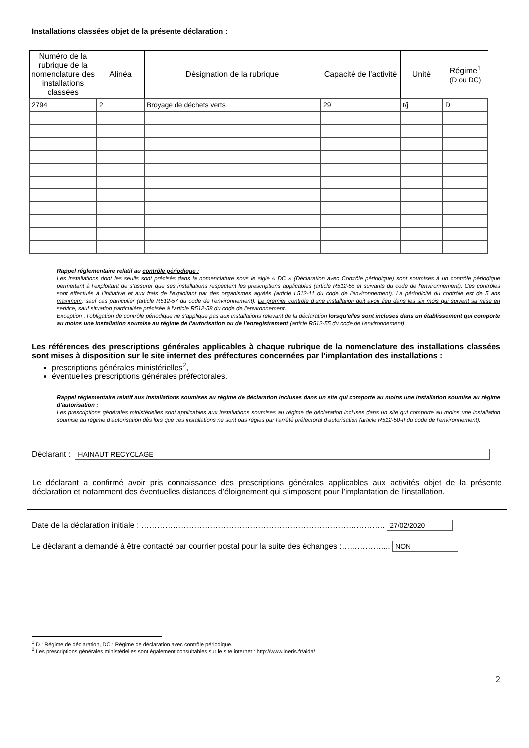Installations classées objet de la présente déclaration :
| Numéro de la rubrique de la nomenclature des installations classées | Alinéa | Désignation de la rubrique | Capacité de l’activité | Unité | Régime<sup>1</sup> (D ou DC) |
| --- | --- | --- | --- | --- | --- |
| 2794 | 2 | Broyage de déchets verts | 29 | t/j | D |
Rappel réglementaire relatif au contrôle périodique :
Les installations dont les seuils sont précisés dans la nomenclature sous le sigle « DC » (Déclaration avec Contrôle périodique) sont soumises à un contrôle périodique permettant à l’exploitant de s’assurer que ses installations respectent les prescriptions applicables (article R512-55 et suivants du code de l'environnement). Ces contrôles sont effectués à l’initiative et aux frais de l’exploitant par des organismes agréés (article L512-11 du code de l'environnement). La périodicité du contrôle est de 5 ans maximum, sauf cas particulier (article R512-57 du code de l'environnement). Le premier contrôle d’une installation doit avoir lieu dans les six mois qui suivent sa mise en service, sauf situation particulière précisée à l’article R512-58 du code de l'environnement.
Exception : l’obligation de contrôle périodique ne s’applique pas aux installations relevant de la déclaration lorsqu’elles sont incluses dans un établissement qui comporte au moins une installation soumise au régime de l’autorisation ou de l’enregistrement (article R512-55 du code de l'environnement).
Les références des prescriptions générales applicables à chaque rubrique de la nomenclature des installations classées sont mises à disposition sur le site internet des préfectures concernées par l’implantation des installations :
prescriptions générales ministérielles<sup>2</sup>,
éventuelles prescriptions générales préfectorales.
Rappel réglementaire relatif aux installations soumises au régime de déclaration incluses dans un site qui comporte au moins une installation soumise au régime d’autorisation :
Les prescriptions générales ministérielles sont applicables aux installations soumises au régime de déclaration incluses dans un site qui comporte au moins une installation soumise au régime d’autorisation dès lors que ces installations ne sont pas régies par l’arrêté préfectoral d’autorisation (article R512-50-II du code de l'environnement).
Déclarant : HAINAUT RECYCLAGE
Le déclarant a confirmé avoir pris connaissance des prescriptions générales applicables aux activités objet de la présente déclaration et notamment des éventuelles distances d’éloignement qui s’imposent pour l’implantation de l’installation.
Date de la déclaration initiale : ……………………………………………………………………………….. 27/02/2020
Le déclarant a demandé à être contacté par courrier postal pour la suite des échanges :…………….... NON
<sup>1</sup> D : Régime de déclaration, DC : Régime de déclaration avec contrôle périodique.
<sup>2</sup> Les prescriptions générales ministérielles sont également consultables sur le site internet : http://www.ineris.fr/aida/
2